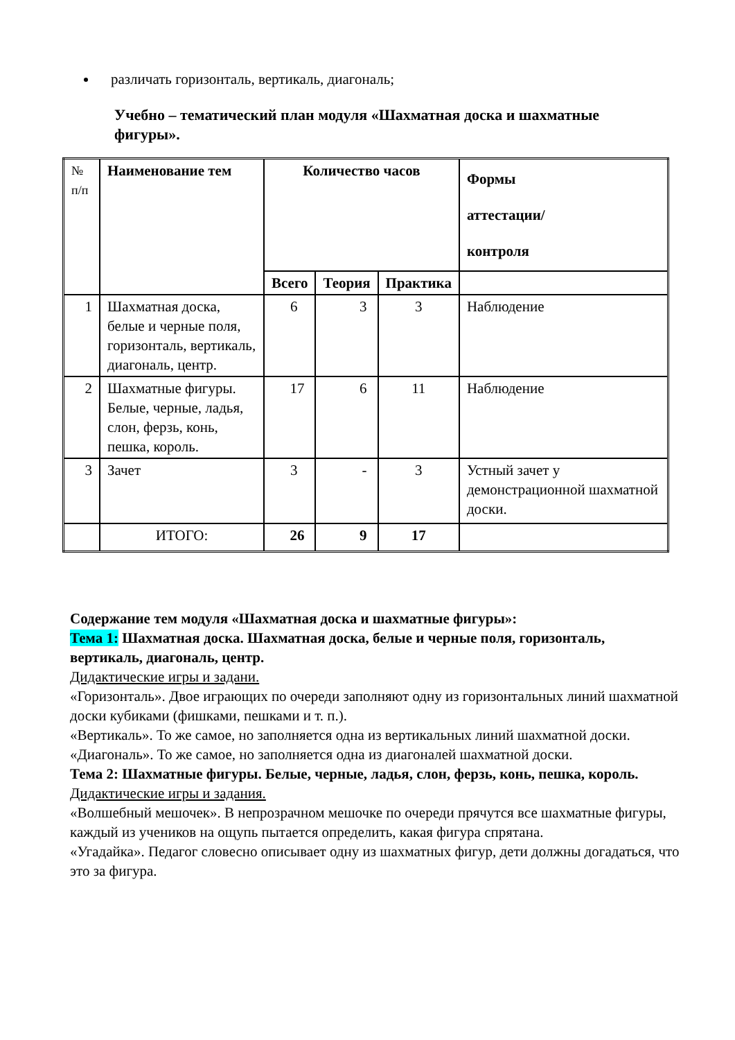различать горизонталь, вертикаль, диагональ;
Учебно – тематический план модуля «Шахматная доска и шахматные фигуры».
| № п/п | Наименование тем | Количество часов | | | Формы аттестации/ контроля |
| | | Всего | Теория | Практика | |
| 1 | Шахматная доска, белые и черные поля, горизонталь, вертикаль, диагональ, центр. | 6 | 3 | 3 | Наблюдение |
| 2 | Шахматные фигуры. Белые, черные, ладья, слон, ферзь, конь, пешка, король. | 17 | 6 | 11 | Наблюдение |
| 3 | Зачет | 3 | - | 3 | Устный зачет у демонстрационной шахматной доски. |
| | ИТОГО: | 26 | 9 | 17 | |
Содержание тем модуля «Шахматная доска и шахматные фигуры»:
Тема 1: Шахматная доска. Шахматная доска, белые и черные поля, горизонталь, вертикаль, диагональ, центр.
Дидактические игры и задани.
«Горизонталь». Двое играющих по очереди заполняют одну из горизонтальных линий шахматной доски кубиками (фишками, пешками и т. п.).
«Вертикаль». То же самое, но заполняется одна из вертикальных линий шахматной доски.
«Диагональ». То же самое, но заполняется одна из диагоналей шахматной доски.
Тема 2: Шахматные фигуры. Белые, черные, ладья, слон, ферзь, конь, пешка, король.
Дидактические игры и задания.
«Волшебный мешочек». В непрозрачном мешочке по очереди прячутся все шахматные фигуры, каждый из учеников на ощупь пытается определить, какая фигура спрятана.
«Угадайка». Педагог словесно описывает одну из шахматных фигур, дети должны догадаться, что это за фигура.